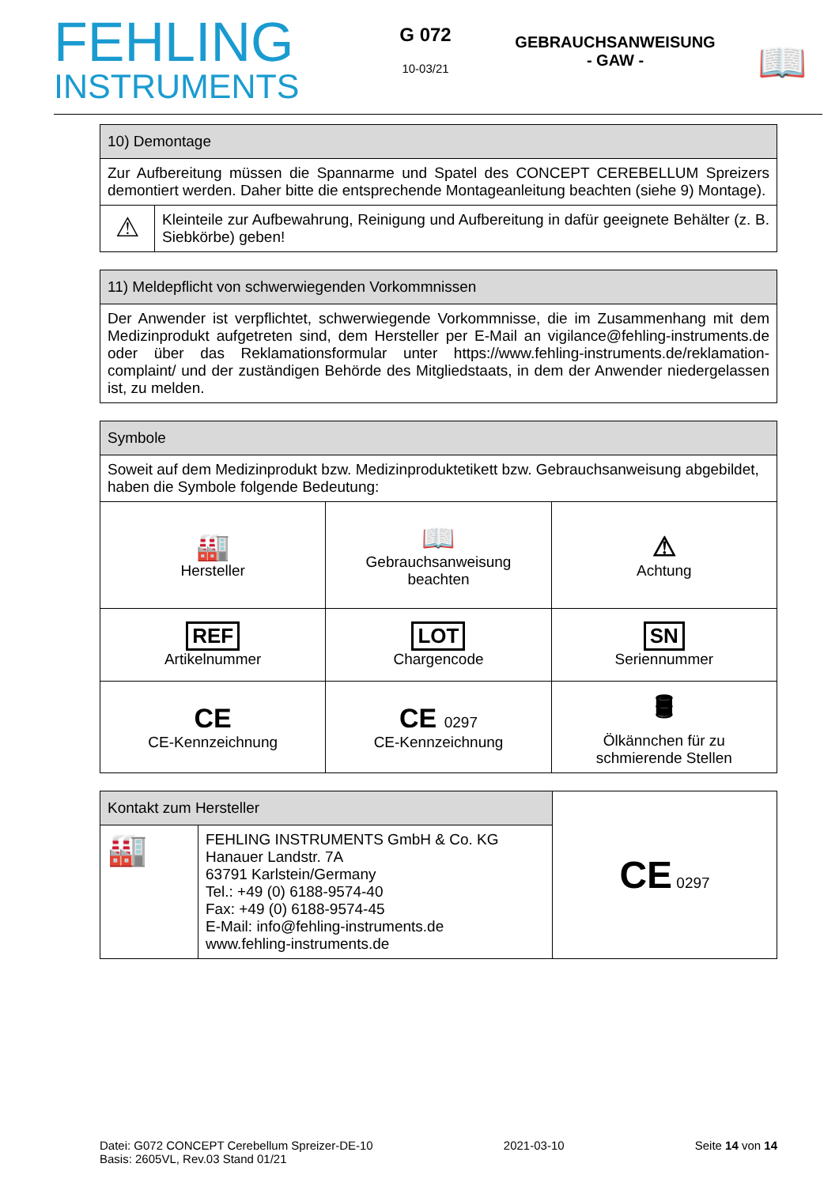FEHLING
INSTRUMENTS
G 072
10-03/21
GEBRAUCHSANWEISUNG
- GAW -
📖
| 10) Demontage | |
| --- | --- |
| Zur Aufbereitung müssen die Spannarme und Spatel des CONCEPT CEREBELLUM Spreizers demontiert werden. Daher bitte die entsprechende Montageanleitung beachten (siehe 9) Montage). | |
| ⚠ | Kleinteile zur Aufbewahrung, Reinigung und Aufbereitung in dafür geeignete Behälter (z. B. Siebkörbe) geben! |
| 11) Meldepflicht von schwerwiegenden Vorkommnissen |
| --- |
| Der Anwender ist verpflichtet, schwerwiegende Vorkommnisse, die im Zusammenhang mit dem Medizinprodukt aufgetreten sind, dem Hersteller per E-Mail an vigilance@fehling-instruments.de oder über das Reklamationsformular unter https://www.fehling-instruments.de/reklamation-complaint/ und der zuständigen Behörde des Mitgliedstaats, in dem der Anwender niedergelassen ist, zu melden. |
| Symbole | | |
| --- | --- | --- |
| Soweit auf dem Medizinprodukt bzw. Medizinproduktetikett bzw. Gebrauchsanweisung abgebildet, haben die Symbole folgende Bedeutung: | | |
| 🏭 Hersteller | 📖 Gebrauchsanweisung beachten | ⚠ Achtung |
| REF Artikelnummer | LOT Chargencode | SN Seriennummer |
| CE CE-Kennzeichnung | CE 0297 CE-Kennzeichnung | 🛢 Ölkännchen für zu schmierende Stellen |
| Kontakt zum Hersteller | | CE 0297 |
| 🏭 | FEHLING INSTRUMENTS GmbH & Co. KG Hanauer Landstr. 7A 63791 Karlstein/Germany Tel.: +49 (0) 6188-9574-40 Fax: +49 (0) 6188-9574-45 E-Mail: info@fehling-instruments.de www.fehling-instruments.de | |
Datei: G072 CONCEPT Cerebellum Spreizer-DE-10 2021-03-10 Seite 14 von 14
Basis: 2605VL, Rev.03 Stand 01/21